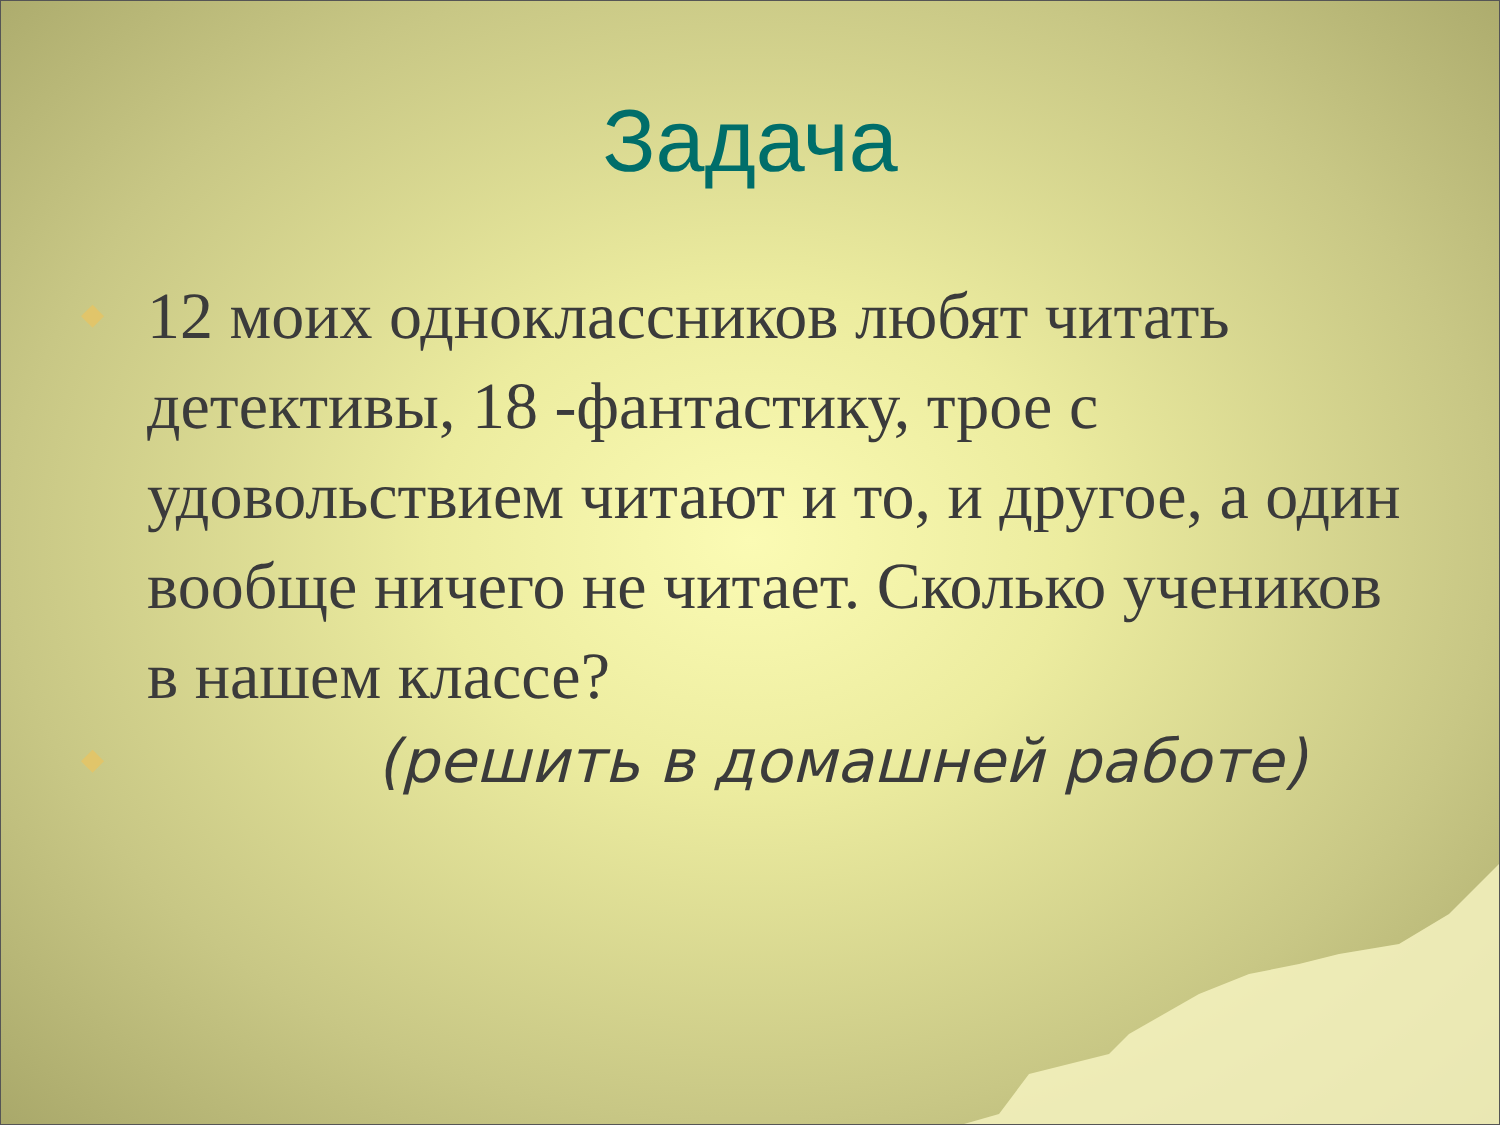Задача
◆
12 моих одноклассников любят читать детективы, 18 -фантастику, трое с удовольствием читают и то, и другое, а один вообще ничего не читает. Сколько учеников в нашем классе?
◆
(решить в домашней работе)